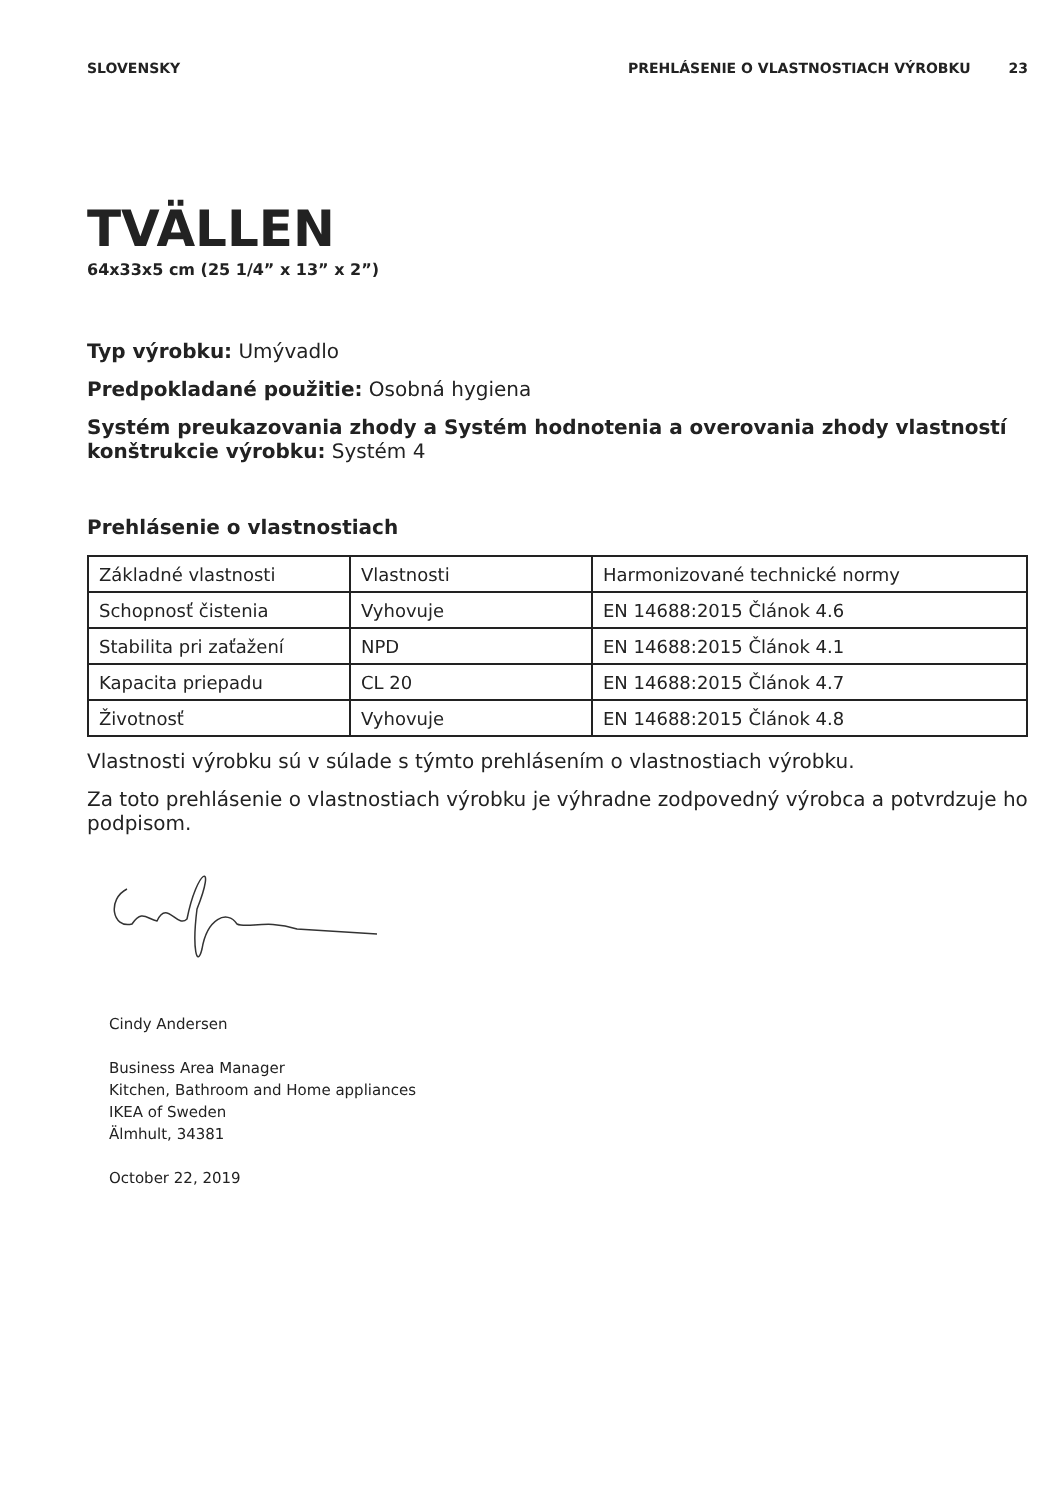SLOVENSKY PREHLÁSENIE O VLASTNOSTIACH VÝROBKU 23
TVÄLLEN
64x33x5 cm (25 1/4” x 13” x 2”)
Typ výrobku: Umývadlo
Predpokladané použitie: Osobná hygiena
Systém preukazovania zhody a Systém hodnotenia a overovania zhody vlastností konštrukcie výrobku: Systém 4
Prehlásenie o vlastnostiach
| Základné vlastnosti | Vlastnosti | Harmonizované technické normy |
| Schopnosť čistenia | Vyhovuje | EN 14688:2015 Článok 4.6 |
| Stabilita pri zaťažení | NPD | EN 14688:2015 Článok 4.1 |
| Kapacita priepadu | CL 20 | EN 14688:2015 Článok 4.7 |
| Životnosť | Vyhovuje | EN 14688:2015 Článok 4.8 |
Vlastnosti výrobku sú v súlade s týmto prehlásením o vlastnostiach výrobku.
Za toto prehlásenie o vlastnostiach výrobku je výhradne zodpovedný výrobca a potvrdzuje ho podpisom.
Cindy Andersen
Business Area Manager
Kitchen, Bathroom and Home appliances
IKEA of Sweden
Älmhult, 34381
October 22, 2019